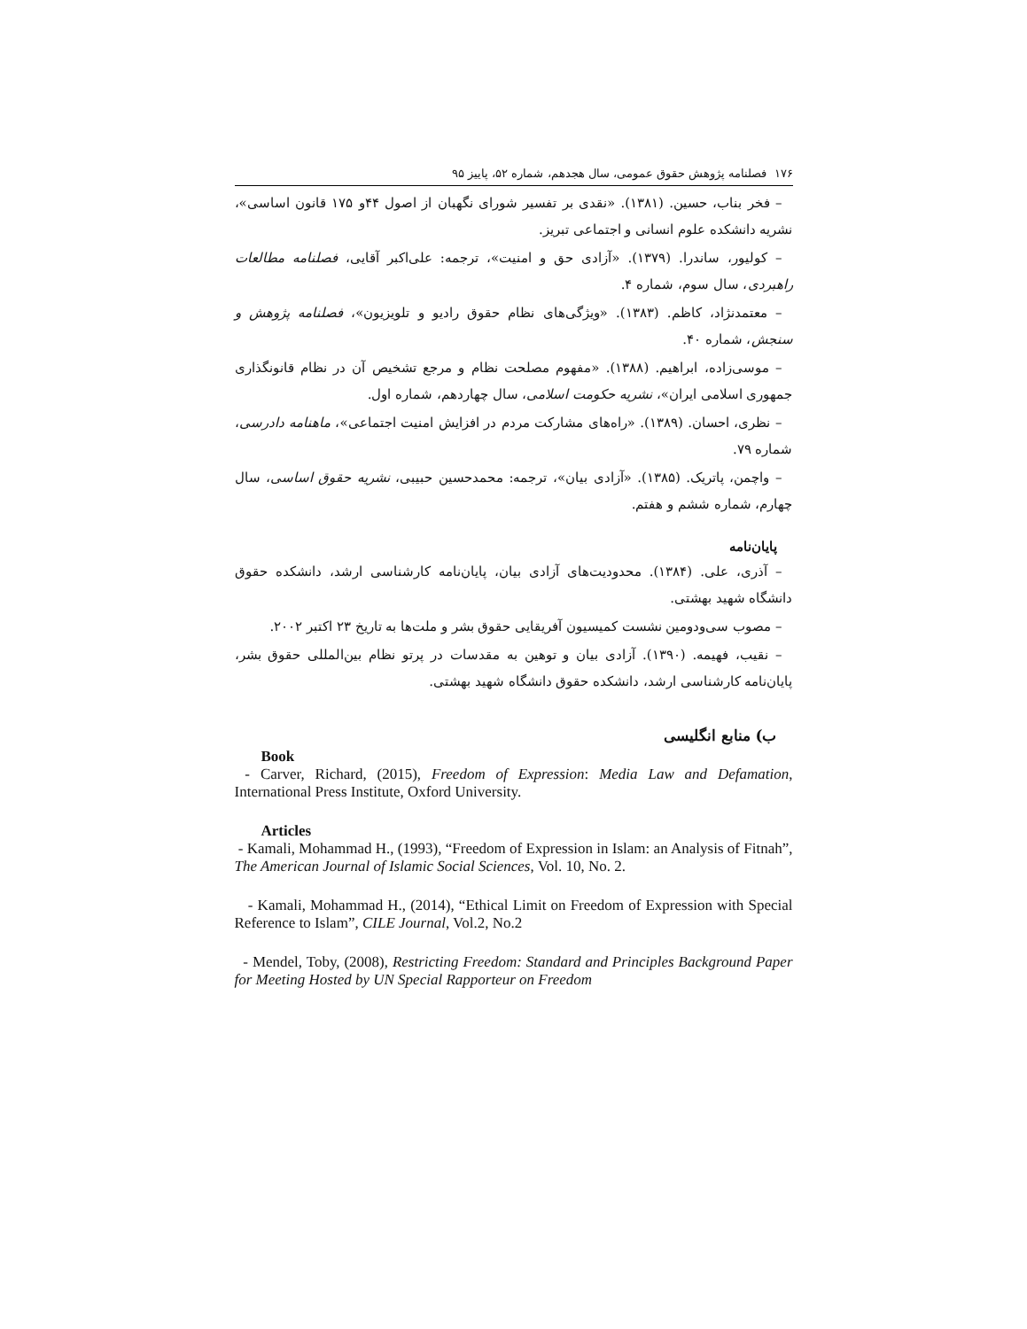١٧۶ فصلنامه پژوهش حقوق عمومی، سال هجدهم، شماره ۵۲، پاییز ۹۵
– فخر بناب، حسین. (۱۳۸۱). «نقدی بر تفسیر شورای نگهبان از اصول ۴۴و ۱۷۵ قانون اساسی»، نشریه دانشکده علوم انسانی و اجتماعی تبریز.
– کولیور، ساندرا. (۱۳۷۹). «آزادی حق و امنیت»، ترجمه: علی‌اکبر آقایی، فصلنامه مطالعات راهبردی، سال سوم، شماره ۴.
– معتمدنژاد، کاظم. (۱۳۸۳). «ویژگی‌های نظام حقوق رادیو و تلویزیون»، فصلنامه پژوهش و سنجش، شماره ۴۰.
– موسی‌زاده، ابراهیم. (۱۳۸۸). «مفهوم مصلحت نظام و مرجع تشخیص آن در نظام قانونگذاری جمهوری اسلامی ایران»، نشریه حکومت اسلامی، سال چهاردهم، شماره اول.
– نظری، احسان. (۱۳۸۹). «راه‌های مشارکت مردم در افزایش امنیت اجتماعی»، ماهنامه دادرسی، شماره ۷۹.
– واچمن، پاتریک. (۱۳۸۵). «آزادی بیان»، ترجمه: محمدحسین حبیبی، نشریه حقوق اساسی، سال چهارم، شماره ششم و هفتم.
پایان‌نامه
– آذری، علی. (۱۳۸۴). محدودیت‌های آزادی بیان، پایان‌نامه کارشناسی ارشد، دانشکده حقوق دانشگاه شهید بهشتی.
– مصوب سی‌ودومین نشست کمیسیون آفریقایی حقوق بشر و ملت‌ها به تاریخ ۲۳ اکتبر ۲۰۰۲.
– نقیب، فهیمه. (۱۳۹۰). آزادی بیان و توهین به مقدسات در پرتو نظام بین‌المللی حقوق بشر، پایان‌نامه کارشناسی ارشد، دانشکده حقوق دانشگاه شهید بهشتی.
ب) منابع انگلیسی
Book
- Carver, Richard, (2015), Freedom of Expression: Media Law and Defamation, International Press Institute, Oxford University.
Articles
- Kamali, Mohammad H., (1993), “Freedom of Expression in Islam: an Analysis of Fitnah”, The American Journal of Islamic Social Sciences, Vol. 10, No. 2.
- Kamali, Mohammad H., (2014), “Ethical Limit on Freedom of Expression with Special Reference to Islam”, CILE Journal, Vol.2, No.2
- Mendel, Toby, (2008), Restricting Freedom: Standard and Principles Background Paper for Meeting Hosted by UN Special Rapporteur on Freedom